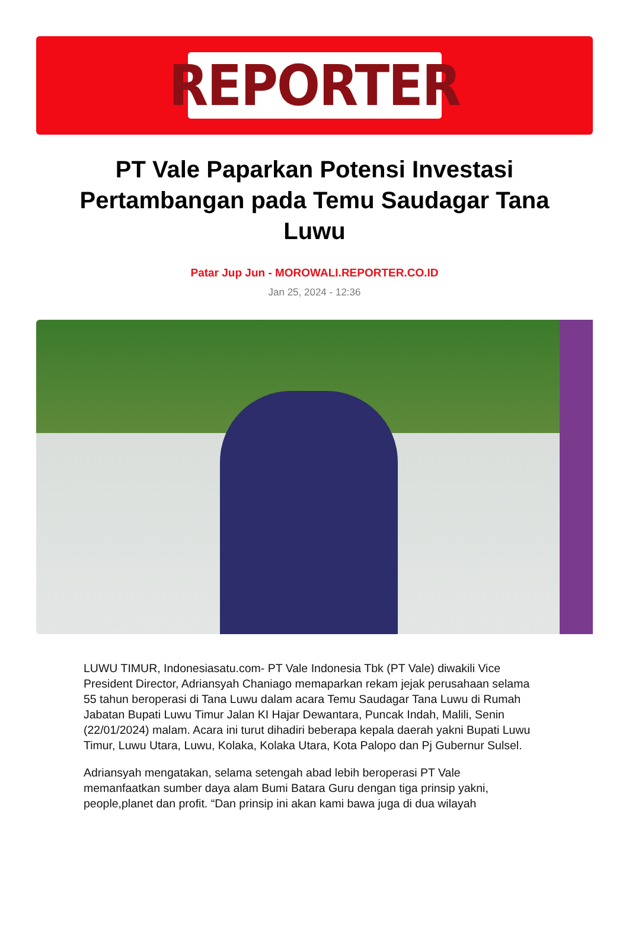REPORTER
PT Vale Paparkan Potensi Investasi Pertambangan pada Temu Saudagar Tana Luwu
Patar Jup Jun - MOROWALI.REPORTER.CO.ID
Jan 25, 2024 - 12:36
LUWU TIMUR, Indonesiasatu.com- PT Vale Indonesia Tbk (PT Vale) diwakili Vice President Director, Adriansyah Chaniago memaparkan rekam jejak perusahaan selama 55 tahun beroperasi di Tana Luwu dalam acara Temu Saudagar Tana Luwu di Rumah Jabatan Bupati Luwu Timur Jalan KI Hajar Dewantara, Puncak Indah, Malili, Senin (22/01/2024) malam. Acara ini turut dihadiri beberapa kepala daerah yakni Bupati Luwu Timur, Luwu Utara, Luwu, Kolaka, Kolaka Utara, Kota Palopo dan Pj Gubernur Sulsel.
Adriansyah mengatakan, selama setengah abad lebih beroperasi PT Vale memanfaatkan sumber daya alam Bumi Batara Guru dengan tiga prinsip yakni, people,planet dan profit. “Dan prinsip ini akan kami bawa juga di dua wilayah